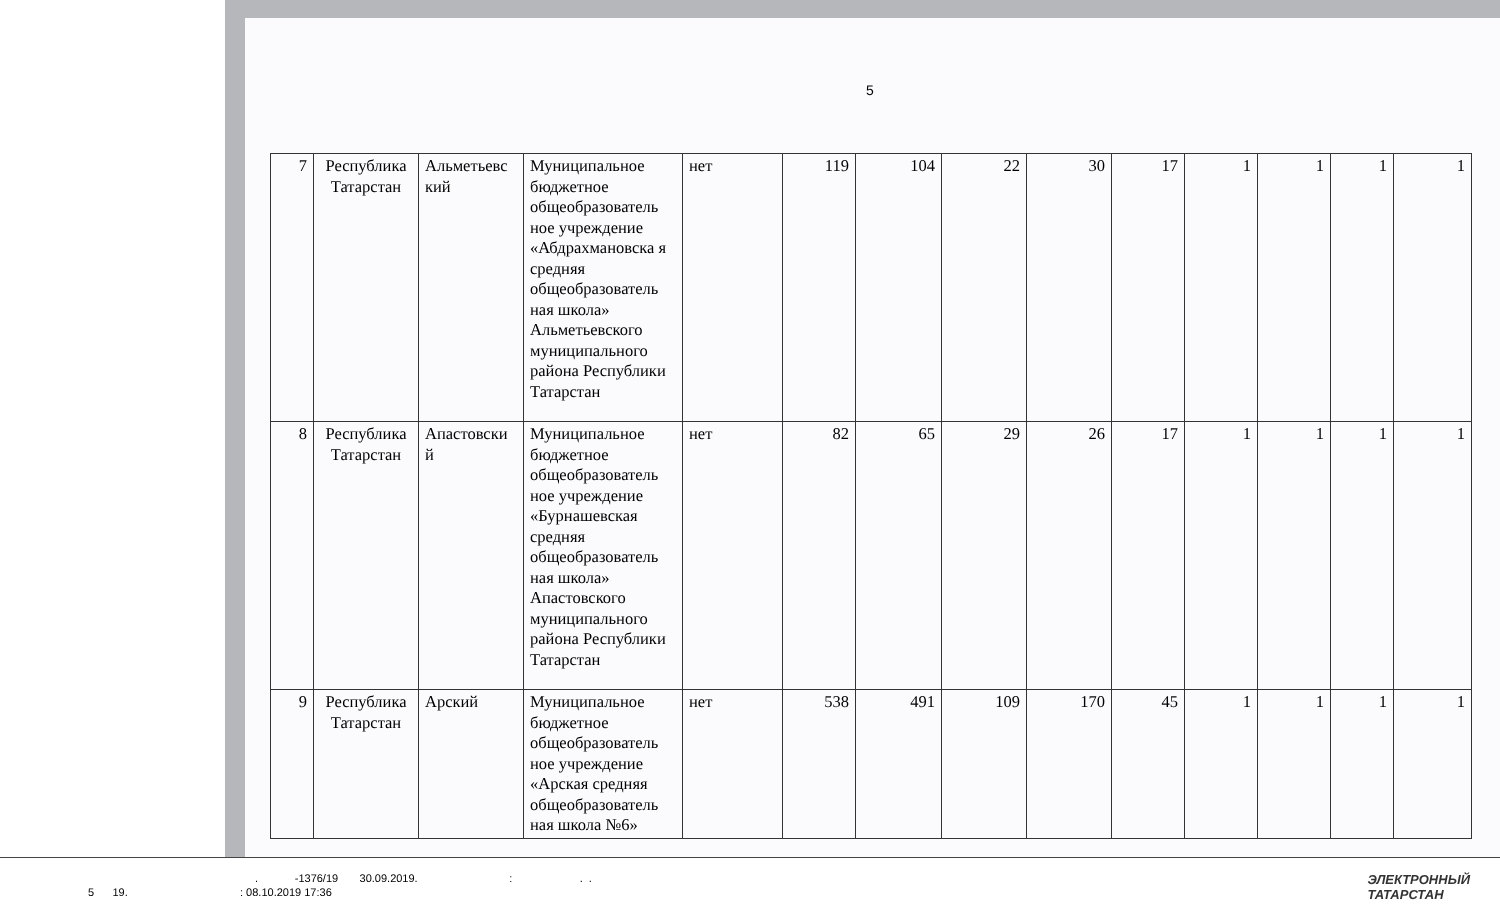5
| 7 | Республика Татарстан | Альметьевс кий | Муниципальное бюджетное общеобразователь ное учреждение «Абдрахмановска я средняя общеобразователь ная школа» Альметьевского муниципального района Республики Татарстан | нет | 119 | 104 | 22 | 30 | 17 | 1 | 1 | 1 | 1 |
| 8 | Республика Татарстан | Апастовски й | Муниципальное бюджетное общеобразователь ное учреждение «Бурнашевская средняя общеобразователь ная школа» Апастовского муниципального района Республики Татарстан | нет | 82 | 65 | 29 | 26 | 17 | 1 | 1 | 1 | 1 |
| 9 | Республика Татарстан | Арский | Муниципальное бюджетное общеобразователь ное учреждение «Арская средняя общеобразователь ная школа №6» | нет | 538 | 491 | 109 | 170 | 45 | 1 | 1 | 1 | 1 |
. -1376/19 30.09.2019. : . .
5 19. : 08.10.2019 17:36
ЭЛЕКТРОННЫЙ
ТАТАРСТАН